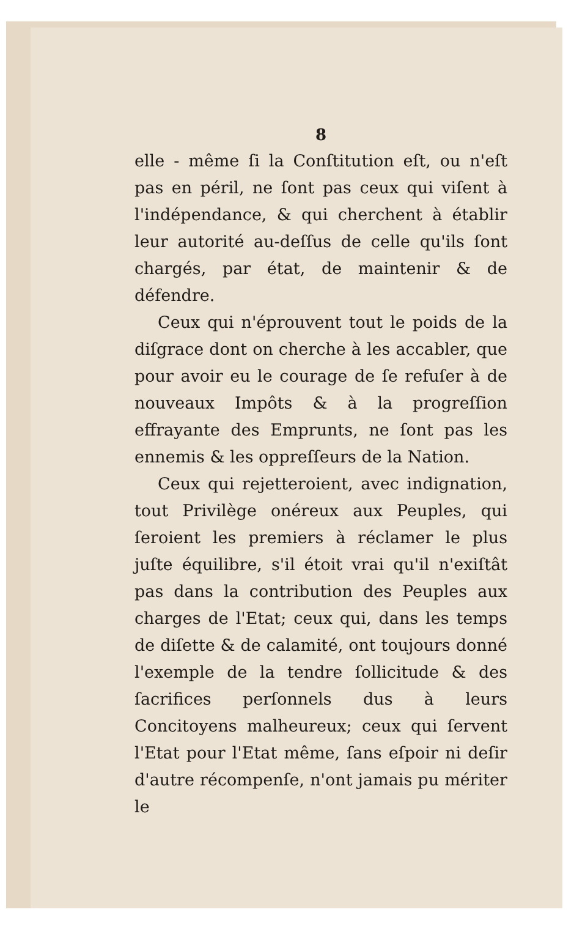8
elle - même ſi la Conſtitution eſt, ou n'eſt pas en péril, ne ſont pas ceux qui viſent à l'indépendance, & qui cherchent à établir leur autorité au-deſſus de celle qu'ils ſont chargés, par état, de maintenir & de défendre.
Ceux qui n'éprouvent tout le poids de la diſgrace dont on cherche à les accabler, que pour avoir eu le courage de ſe refuſer à de nouveaux Impôts & à la progreſſion effrayante des Emprunts, ne ſont pas les ennemis & les oppreſſeurs de la Nation.
Ceux qui rejetteroient, avec indignation, tout Privilège onéreux aux Peuples, qui ſeroient les premiers à réclamer le plus juſte équilibre, s'il étoit vrai qu'il n'exiſtât pas dans la contribution des Peuples aux charges de l'Etat; ceux qui, dans les temps de diſette & de calamité, ont toujours donné l'exemple de la tendre ſollicitude & des ſacrifices perſonnels dus à leurs Concitoyens malheureux; ceux qui ſervent l'Etat pour l'Etat même, ſans eſpoir ni deſir d'autre récompenſe, n'ont jamais pu mériter le